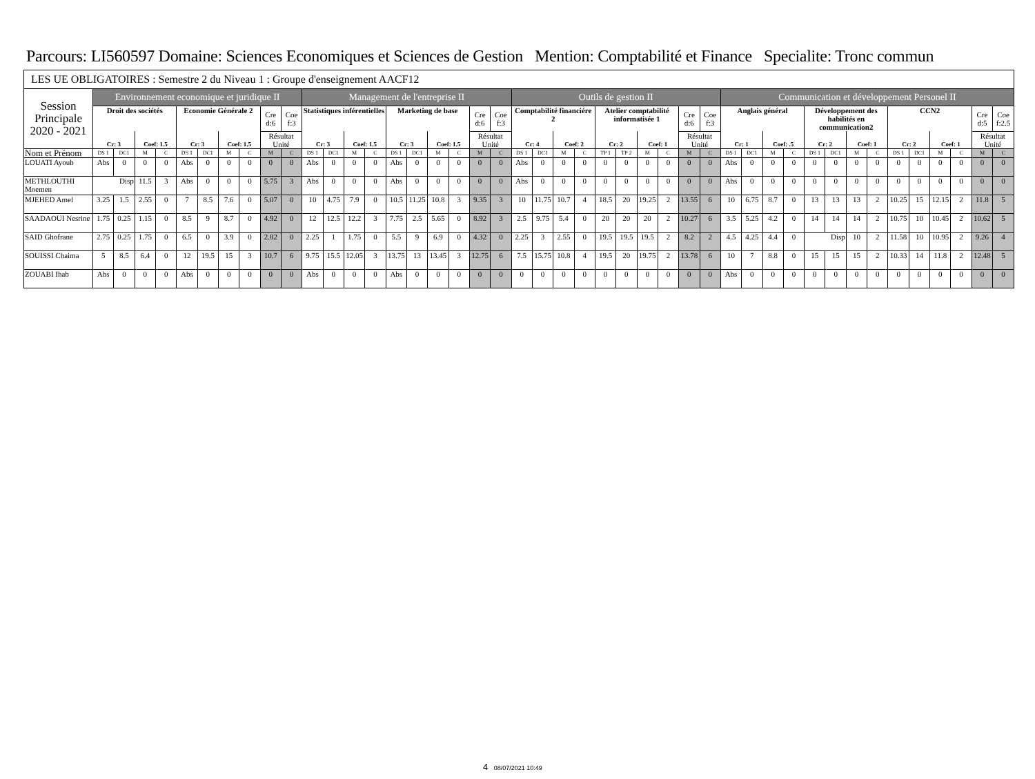Parcours: LI560597 Domaine: Sciences Economiques et Sciences de Gestion Mention: Comptabilité et Finance Specialite: Tronc commun
| LES UE OBLIGATOIRES : Semestre 2 du Niveau 1 : Groupe d'enseignement AACF12 | | | | | | | | | | | | | | | | | | | | | | | | | | | | | | | | | | | | | | | | | | | | |
| Session Principale 2020 - 2021 | Environnement economique et juridique II | | | | | | | | | | Management de l'entreprise II | | | | | | | | | | Outils de gestion II | | | | | | | | | | Communication et développement Personel II | | | | | | | | | | | | | |
| | Droit des sociétés | | | | Economie Générale 2 | | | | Cre d:6 | Coe f:3 | Statistiques inférentielles | | | | Marketing de base | | | | Cre d:6 | Coe f:3 | Comptabilité financiére 2 | | | | Atelier comptabilité informatisée 1 | | | | Cre d:6 | Coe f:3 | Anglais général | | | | Développement des habilités en communication2 | | | | CCN2 | | | | Cre d:5 | Coe f:2.5 |
| | Cr: 3 | | Coef: 1.5 | | Cr: 3 | | Coef: 1.5 | | Résultat Unité | | Cr: 3 | | Coef: 1.5 | | Cr: 3 | | Coef: 1.5 | | Résultat Unité | | Cr: 4 | | Coef: 2 | | Cr: 2 | | Coef: 1 | | Résultat Unité | | Cr: 1 | | Coef: .5 | | Cr: 2 | | Coef: 1 | | Cr: 2 | | Coef: 1 | | Résultat Unité | |
| Nom et Prénom | DS 1 | DC1 | M | C | DS 1 | DC1 | M | C | M | C | DS 1 | DC1 | M | C | DS 1 | DC1 | M | C | M | C | DS 1 | DC1 | M | C | TP 1 | TP 2 | M | C | M | C | DS 1 | DC1 | M | C | DS 1 | DC1 | M | C | DS 1 | DC1 | M | C | M | C |
| LOUATI Ayoub | Abs | 0 | 0 | 0 | Abs | 0 | 0 | 0 | 0 | 0 | Abs | 0 | 0 | 0 | Abs | 0 | 0 | 0 | 0 | 0 | Abs | 0 | 0 | 0 | 0 | 0 | 0 | 0 | 0 | 0 | Abs | 0 | 0 | 0 | 0 | 0 | 0 | 0 | 0 | 0 | 0 | 0 | 0 | 0 |
| METHLOUTHI Moemen | Disp | | 11.5 | 3 | Abs | 0 | 0 | 0 | 5.75 | 3 | Abs | 0 | 0 | 0 | Abs | 0 | 0 | 0 | 0 | 0 | Abs | 0 | 0 | 0 | 0 | 0 | 0 | 0 | 0 | 0 | Abs | 0 | 0 | 0 | 0 | 0 | 0 | 0 | 0 | 0 | 0 | 0 | 0 | 0 |
| MJEHED Amel | 3.25 | 1.5 | 2.55 | 0 | 7 | 8.5 | 7.6 | 0 | 5.07 | 0 | 10 | 4.75 | 7.9 | 0 | 10.5 | 11.25 | 10.8 | 3 | 9.35 | 3 | 10 | 11.75 | 10.7 | 4 | 18.5 | 20 | 19.25 | 2 | 13.55 | 6 | 10 | 6.75 | 8.7 | 0 | 13 | 13 | 13 | 2 | 10.25 | 15 | 12.15 | 2 | 11.8 | 5 |
| SAADAOUI Nesrine | 1.75 | 0.25 | 1.15 | 0 | 8.5 | 9 | 8.7 | 0 | 4.92 | 0 | 12 | 12.5 | 12.2 | 3 | 7.75 | 2.5 | 5.65 | 0 | 8.92 | 3 | 2.5 | 9.75 | 5.4 | 0 | 20 | 20 | 20 | 2 | 10.27 | 6 | 3.5 | 5.25 | 4.2 | 0 | 14 | 14 | 14 | 2 | 10.75 | 10 | 10.45 | 2 | 10.62 | 5 |
| SAID Ghofrane | 2.75 | 0.25 | 1.75 | 0 | 6.5 | 0 | 3.9 | 0 | 2.82 | 0 | 2.25 | 1 | 1.75 | 0 | 5.5 | 9 | 6.9 | 0 | 4.32 | 0 | 2.25 | 3 | 2.55 | 0 | 19.5 | 19.5 | 19.5 | 2 | 8.2 | 2 | 4.5 | 4.25 | 4.4 | 0 | Disp | | 10 | 2 | 11.58 | 10 | 10.95 | 2 | 9.26 | 4 |
| SOUISSI Chaima | 5 | 8.5 | 6.4 | 0 | 12 | 19.5 | 15 | 3 | 10.7 | 6 | 9.75 | 15.5 | 12.05 | 3 | 13.75 | 13 | 13.45 | 3 | 12.75 | 6 | 7.5 | 15.75 | 10.8 | 4 | 19.5 | 20 | 19.75 | 2 | 13.78 | 6 | 10 | 7 | 8.8 | 0 | 15 | 15 | 15 | 2 | 10.33 | 14 | 11.8 | 2 | 12.48 | 5 |
| ZOUABI Ihab | Abs | 0 | 0 | 0 | Abs | 0 | 0 | 0 | 0 | 0 | Abs | 0 | 0 | 0 | Abs | 0 | 0 | 0 | 0 | 0 | 0 | 0 | 0 | 0 | 0 | 0 | 0 | 0 | 0 | 0 | Abs | 0 | 0 | 0 | 0 | 0 | 0 | 0 | 0 | 0 | 0 | 0 | 0 | 0 |
4 08/07/2021 10:49